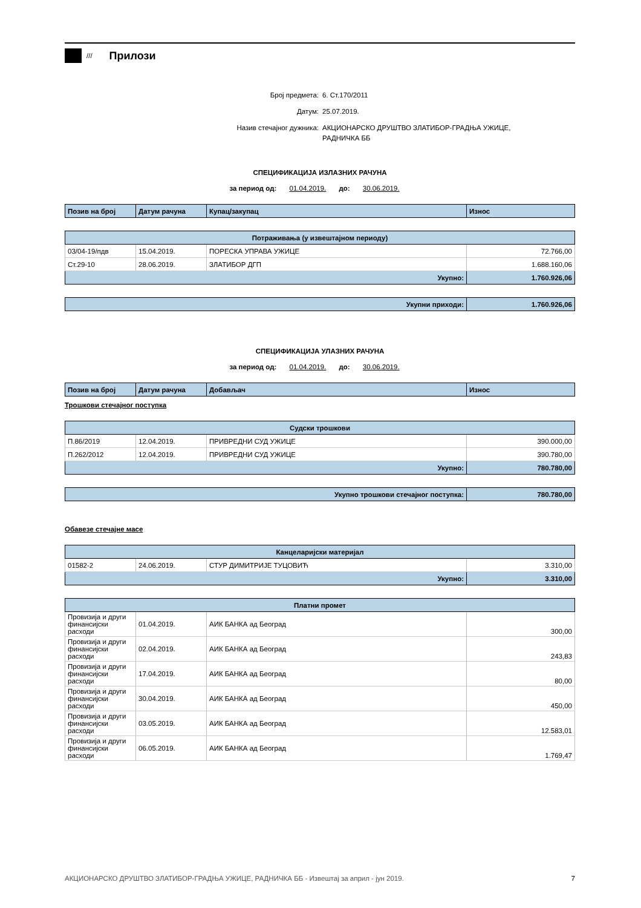///
Прилози
Број предмета: 6. Ст.170/2011
Датум: 25.07.2019.
Назив стечајног дужника: АКЦИОНАРСКО ДРУШТВО ЗЛАТИБОР-ГРАДЊА УЖИЦЕ,
РАДНИЧКА ББ
СПЕЦИФИКАЦИЈА ИЗЛАЗНИХ РАЧУНА
за период од: 01.04.2019. до: 30.06.2019.
| Позив на број | Датум рачуна | Купац/закупац | Износ |
| --- | --- | --- | --- |
| Потраживања (у извештајном периоду) | | | |
| --- | --- | --- | --- |
| 03/04-19/пдв | 15.04.2019. | ПОРЕСКА УПРАВА УЖИЦЕ | 72.766,00 |
| Ст.29-10 | 28.06.2019. | ЗЛАТИБОР ДГП | 1.688.160,06 |
| Укупно: | | | 1.760.926,06 |
| Укупни приходи: | 1.760.926,06 |
СПЕЦИФИКАЦИЈА УЛАЗНИХ РАЧУНА
за период од: 01.04.2019. до: 30.06.2019.
| Позив на број | Датум рачуна | Добављач | Износ |
| --- | --- | --- | --- |
Трошкови стечајног поступка
| Судски трошкови | | | |
| --- | --- | --- | --- |
| П.86/2019 | 12.04.2019. | ПРИВРЕДНИ СУД УЖИЦЕ | 390.000,00 |
| П.262/2012 | 12.04.2019. | ПРИВРЕДНИ СУД УЖИЦЕ | 390.780,00 |
| Укупно: | | | 780.780,00 |
| Укупно трошкови стечајног поступка: | 780.780,00 |
Обавезе стечајне масе
| Канцеларијски материјал | | | |
| --- | --- | --- | --- |
| 01582-2 | 24.06.2019. | СТУР ДИМИТРИЈЕ ТУЦОВИЋ | 3.310,00 |
| Укупно: | | | 3.310,00 |
| Платни промет | | | |
| --- | --- | --- | --- |
| Провизија и други финансијски расходи | 01.04.2019. | АИК БАНКА ад Београд | 300,00 |
| Провизија и други финансијски расходи | 02.04.2019. | АИК БАНКА ад Београд | 243,83 |
| Провизија и други финансијски расходи | 17.04.2019. | АИК БАНКА ад Београд | 80,00 |
| Провизија и други финансијски расходи | 30.04.2019. | АИК БАНКА ад Београд | 450,00 |
| Провизија и други финансијски расходи | 03.05.2019. | АИК БАНКА ад Београд | 12.583,01 |
| Провизија и други финансијски расходи | 06.05.2019. | АИК БАНКА ад Београд | 1.769,47 |
АКЦИОНАРСКО ДРУШТВО ЗЛАТИБОР-ГРАДЊА УЖИЦЕ, РАДНИЧКА ББ - Извештај за април - јун 2019. 7